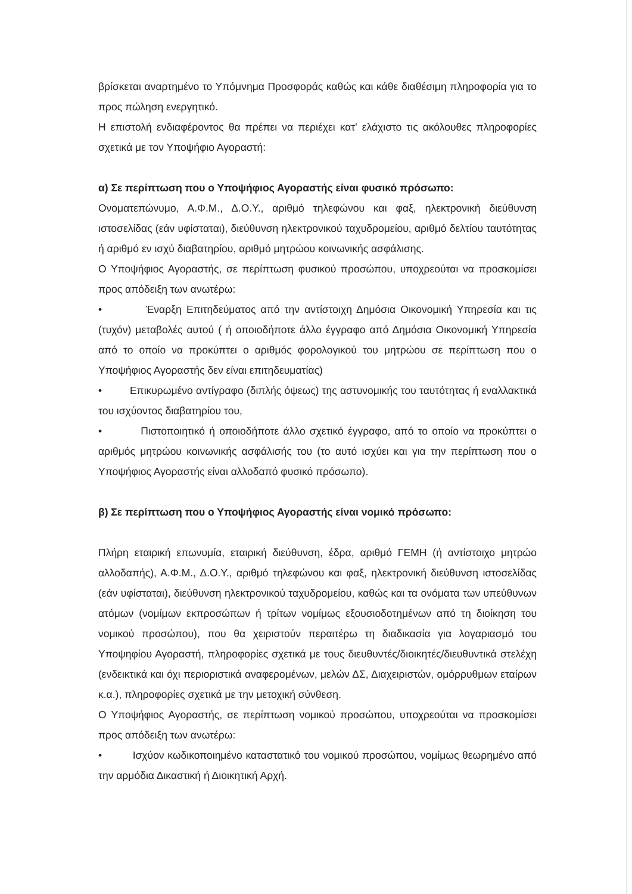βρίσκεται αναρτημένο το Υπόμνημα Προσφοράς καθώς και κάθε διαθέσιμη πληροφορία για το προς πώληση ενεργητικό.
Η επιστολή ενδιαφέροντος θα πρέπει να περιέχει κατ' ελάχιστο τις ακόλουθες πληροφορίες σχετικά με τον Υποψήφιο Αγοραστή:
α) Σε περίπτωση που ο Υποψήφιος Αγοραστής είναι φυσικό πρόσωπο:
Ονοματεπώνυμο, Α.Φ.Μ., Δ.Ο.Υ., αριθμό τηλεφώνου και φαξ, ηλεκτρονική διεύθυνση ιστοσελίδας (εάν υφίσταται), διεύθυνση ηλεκτρονικού ταχυδρομείου, αριθμό δελτίου ταυτότητας ή αριθμό εν ισχύ διαβατηρίου, αριθμό μητρώου κοινωνικής ασφάλισης.
Ο Υποψήφιος Αγοραστής, σε περίπτωση φυσικού προσώπου, υποχρεούται να προσκομίσει προς απόδειξη των ανωτέρω:
• Έναρξη Επιτηδεύματος από την αντίστοιχη Δημόσια Οικονομική Υπηρεσία και τις (τυχόν) μεταβολές αυτού ( ή οποιοδήποτε άλλο έγγραφο από Δημόσια Οικονομική Υπηρεσία από το οποίο να προκύπτει ο αριθμός φορολογικού του μητρώου σε περίπτωση που ο Υποψήφιος Αγοραστής δεν είναι επιτηδευματίας)
• Επικυρωμένο αντίγραφο (διπλής όψεως) της αστυνομικής του ταυτότητας ή εναλλακτικά του ισχύοντος διαβατηρίου του,
• Πιστοποιητικό ή οποιοδήποτε άλλο σχετικό έγγραφο, από το οποίο να προκύπτει ο αριθμός μητρώου κοινωνικής ασφάλισής του (το αυτό ισχύει και για την περίπτωση που ο Υποψήφιος Αγοραστής είναι αλλοδαπό φυσικό πρόσωπο).
β) Σε περίπτωση που ο Υποψήφιος Αγοραστής είναι νομικό πρόσωπο:
Πλήρη εταιρική επωνυμία, εταιρική διεύθυνση, έδρα, αριθμό ΓΕΜΗ (ή αντίστοιχο μητρώο αλλοδαπής), Α.Φ.Μ., Δ.Ο.Υ., αριθμό τηλεφώνου και φαξ, ηλεκτρονική διεύθυνση ιστοσελίδας (εάν υφίσταται), διεύθυνση ηλεκτρονικού ταχυδρομείου, καθώς και τα ονόματα των υπεύθυνων ατόμων (νομίμων εκπροσώπων ή τρίτων νομίμως εξουσιοδοτημένων από τη διοίκηση του νομικού προσώπου), που θα χειριστούν περαιτέρω τη διαδικασία για λογαριασμό του Υποψηφίου Αγοραστή, πληροφορίες σχετικά με τους διευθυντές/διοικητές/διευθυντικά στελέχη (ενδεικτικά και όχι περιοριστικά αναφερομένων, μελών ΔΣ, Διαχειριστών, ομόρρυθμων εταίρων κ.α.), πληροφορίες σχετικά με την μετοχική σύνθεση.
Ο Υποψήφιος Αγοραστής, σε περίπτωση νομικού προσώπου, υποχρεούται να προσκομίσει προς απόδειξη των ανωτέρω:
• Ισχύον κωδικοποιημένο καταστατικό του νομικού προσώπου, νομίμως θεωρημένο από την αρμόδια Δικαστική ή Διοικητική Αρχή.